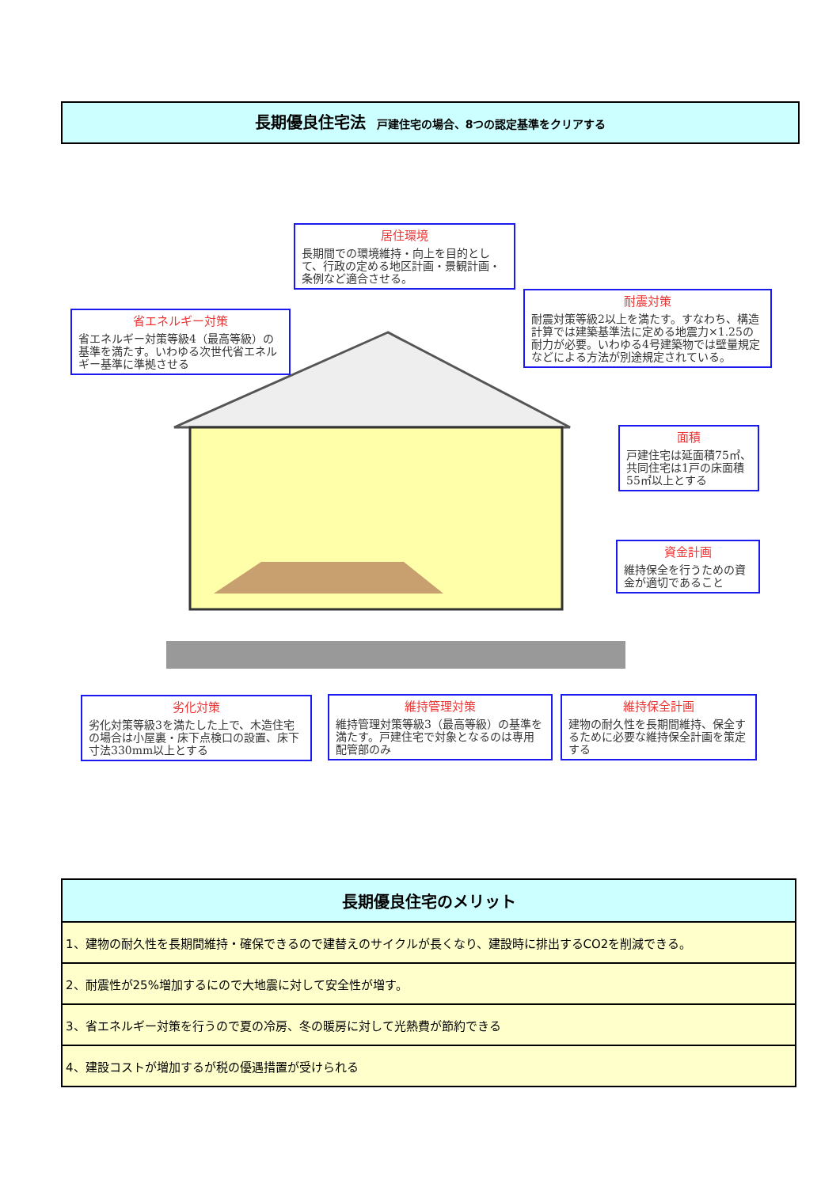長期優良住宅法 戸建住宅の場合、8つの認定基準をクリアする
居住環境
長期間での環境維持・向上を目的として、行政の定める地区計画・景観計画・条例など適合させる。
省エネルギー対策
省エネルギー対策等級4（最高等級）の基準を満たす。いわゆる次世代省エネルギー基準に準拠させる
耐震対策
耐震対策等級2以上を満たす。すなわち、構造計算では建築基準法に定める地震力×1.25の耐力が必要。いわゆる4号建築物では壁量規定などによる方法が別途規定されている。
面積
戸建住宅は延面積75㎡、共同住宅は1戸の床面積55㎡以上とする
資金計画
維持保全を行うための資金が適切であること
劣化対策
劣化対策等級3を満たした上で、木造住宅の場合は小屋裏・床下点検口の設置、床下寸法330mm以上とする
維持管理対策
維持管理対策等級3（最高等級）の基準を満たす。戸建住宅で対象となるのは専用配管部のみ
維持保全計画
建物の耐久性を長期間維持、保全するために必要な維持保全計画を策定する
| 長期優良住宅のメリット |
| --- |
| 1、建物の耐久性を長期間維持・確保できるので建替えのサイクルが長くなり、建設時に排出するCO2を削減できる。 |
| 2、耐震性が25%増加するにので大地震に対して安全性が増す。 |
| 3、省エネルギー対策を行うので夏の冷房、冬の暖房に対して光熱費が節約できる |
| 4、建設コストが増加するが税の優遇措置が受けられる |